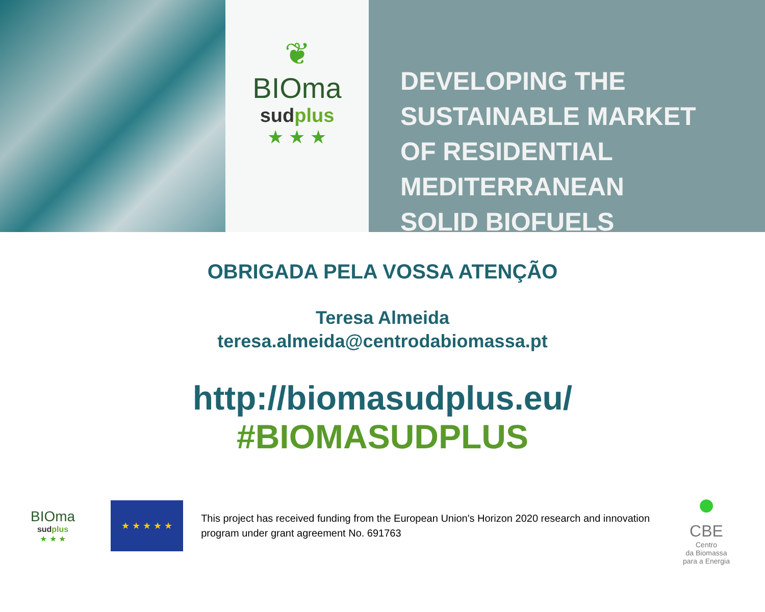❦
BIOma
sudplus
★ ★ ★
DEVELOPING THE
SUSTAINABLE MARKET
OF RESIDENTIAL
MEDITERRANEAN
SOLID BIOFUELS
OBRIGADA PELA VOSSA ATENÇÃO
Teresa Almeida
teresa.almeida@centrodabiomassa.pt
http://biomasudplus.eu/
#BIOMASUDPLUS
BIOma
sudplus
★ ★ ★
★ ★ ★ ★ ★
This project has received funding from the European Union's Horizon 2020 research and innovation program under grant agreement No. 691763
●
CBE
Centro
da Biomassa
para a Energia